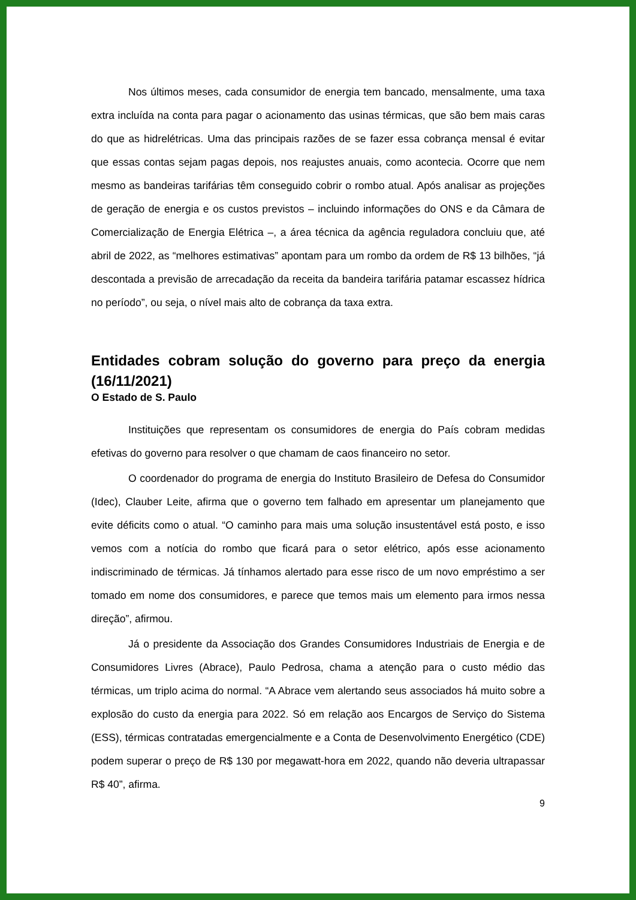Nos últimos meses, cada consumidor de energia tem bancado, mensalmente, uma taxa extra incluída na conta para pagar o acionamento das usinas térmicas, que são bem mais caras do que as hidrelétricas. Uma das principais razões de se fazer essa cobrança mensal é evitar que essas contas sejam pagas depois, nos reajustes anuais, como acontecia. Ocorre que nem mesmo as bandeiras tarifárias têm conseguido cobrir o rombo atual. Após analisar as projeções de geração de energia e os custos previstos – incluindo informações do ONS e da Câmara de Comercialização de Energia Elétrica –, a área técnica da agência reguladora concluiu que, até abril de 2022, as “melhores estimativas” apontam para um rombo da ordem de R$ 13 bilhões, “já descontada a previsão de arrecadação da receita da bandeira tarifária patamar escassez hídrica no período”, ou seja, o nível mais alto de cobrança da taxa extra.
Entidades cobram solução do governo para preço da energia (16/11/2021)
O Estado de S. Paulo
Instituições que representam os consumidores de energia do País cobram medidas efetivas do governo para resolver o que chamam de caos financeiro no setor.
O coordenador do programa de energia do Instituto Brasileiro de Defesa do Consumidor (Idec), Clauber Leite, afirma que o governo tem falhado em apresentar um planejamento que evite déficits como o atual. “O caminho para mais uma solução insustentável está posto, e isso vemos com a notícia do rombo que ficará para o setor elétrico, após esse acionamento indiscriminado de térmicas. Já tínhamos alertado para esse risco de um novo empréstimo a ser tomado em nome dos consumidores, e parece que temos mais um elemento para irmos nessa direção”, afirmou.
Já o presidente da Associação dos Grandes Consumidores Industriais de Energia e de Consumidores Livres (Abrace), Paulo Pedrosa, chama a atenção para o custo médio das térmicas, um triplo acima do normal. “A Abrace vem alertando seus associados há muito sobre a explosão do custo da energia para 2022. Só em relação aos Encargos de Serviço do Sistema (ESS), térmicas contratadas emergencialmente e a Conta de Desenvolvimento Energético (CDE) podem superar o preço de R$ 130 por megawatt-hora em 2022, quando não deveria ultrapassar R$ 40”, afirma.
9